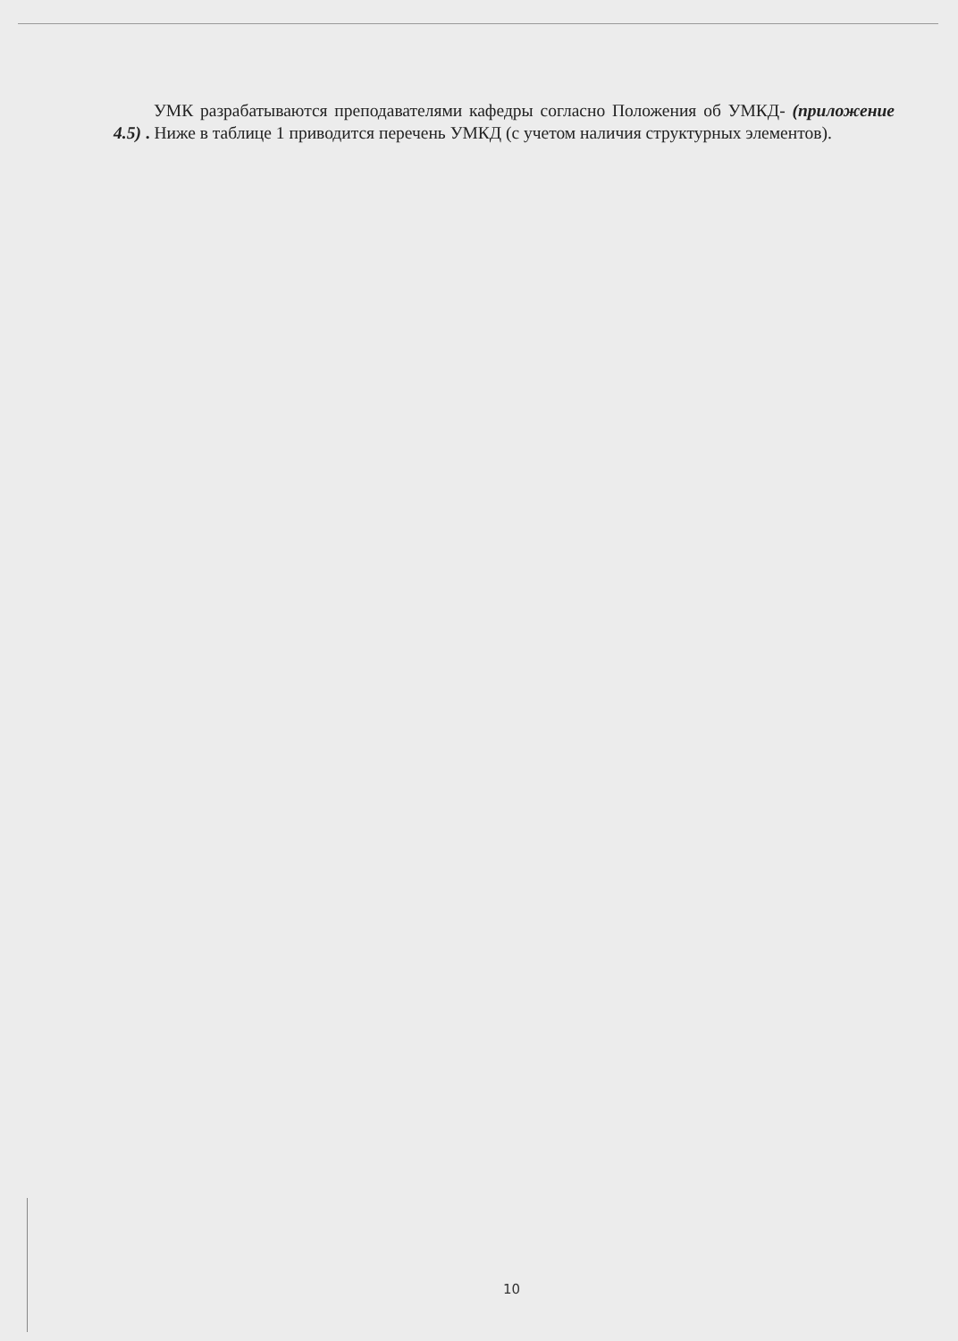УМК разрабатываются преподавателями кафедры согласно Положения об УМКД- (приложение 4.5) . Ниже в таблице 1 приводится перечень УМКД (с учетом наличия структурных элементов).
10